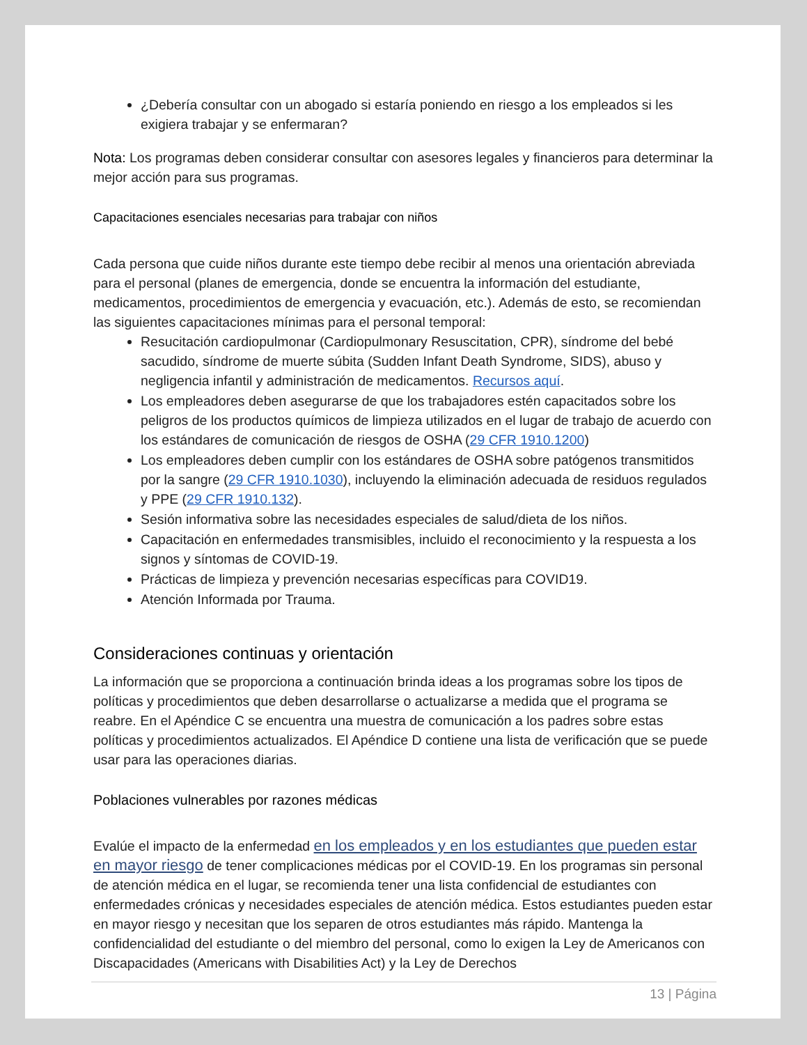¿Debería consultar con un abogado si estaría poniendo en riesgo a los empleados si les exigiera trabajar y se enfermaran?
Nota: Los programas deben considerar consultar con asesores legales y financieros para determinar la mejor acción para sus programas.
Capacitaciones esenciales necesarias para trabajar con niños
Cada persona que cuide niños durante este tiempo debe recibir al menos una orientación abreviada para el personal (planes de emergencia, donde se encuentra la información del estudiante, medicamentos, procedimientos de emergencia y evacuación, etc.). Además de esto, se recomiendan las siguientes capacitaciones mínimas para el personal temporal:
Resucitación cardiopulmonar (Cardiopulmonary Resuscitation, CPR), síndrome del bebé sacudido, síndrome de muerte súbita (Sudden Infant Death Syndrome, SIDS), abuso y negligencia infantil y administración de medicamentos. Recursos aquí.
Los empleadores deben asegurarse de que los trabajadores estén capacitados sobre los peligros de los productos químicos de limpieza utilizados en el lugar de trabajo de acuerdo con los estándares de comunicación de riesgos de OSHA (29 CFR 1910.1200)
Los empleadores deben cumplir con los estándares de OSHA sobre patógenos transmitidos por la sangre (29 CFR 1910.1030), incluyendo la eliminación adecuada de residuos regulados y PPE (29 CFR 1910.132).
Sesión informativa sobre las necesidades especiales de salud/dieta de los niños.
Capacitación en enfermedades transmisibles, incluido el reconocimiento y la respuesta a los signos y síntomas de COVID-19.
Prácticas de limpieza y prevención necesarias específicas para COVID19.
Atención Informada por Trauma.
Consideraciones continuas y orientación
La información que se proporciona a continuación brinda ideas a los programas sobre los tipos de políticas y procedimientos que deben desarrollarse o actualizarse a medida que el programa se reabre. En el Apéndice C se encuentra una muestra de comunicación a los padres sobre estas políticas y procedimientos actualizados. El Apéndice D contiene una lista de verificación que se puede usar para las operaciones diarias.
Poblaciones vulnerables por razones médicas
Evalúe el impacto de la enfermedad en los empleados y en los estudiantes que pueden estar en mayor riesgo de tener complicaciones médicas por el COVID-19. En los programas sin personal de atención médica en el lugar, se recomienda tener una lista confidencial de estudiantes con enfermedades crónicas y necesidades especiales de atención médica. Estos estudiantes pueden estar en mayor riesgo y necesitan que los separen de otros estudiantes más rápido. Mantenga la confidencialidad del estudiante o del miembro del personal, como lo exigen la Ley de Americanos con Discapacidades (Americans with Disabilities Act) y la Ley de Derechos
13 | Página